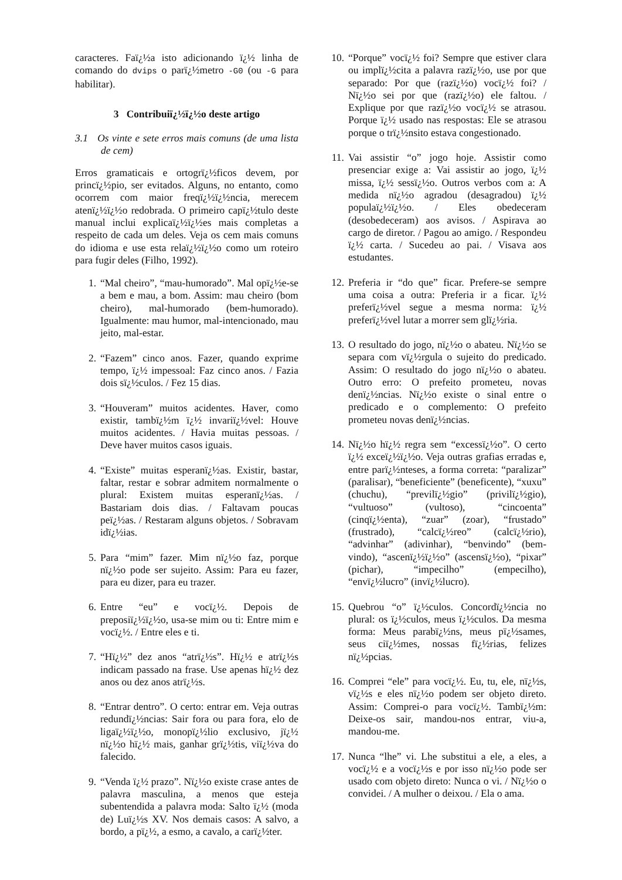caracteres. Faï¿½a isto adicionando ï¿½ linha de comando do dvips o parï¿½metro -G0 (ou -G para habilitar).
3 Contribuiï¿½ï¿½o deste artigo
3.1 Os vinte e sete erros mais comuns (de uma lista de cem)
Erros gramaticais e ortogrï¿½ficos devem, por princï¿½pio, ser evitados. Alguns, no entanto, como ocorrem com maior freqï¿½ï¿½ncia, merecem atenï¿½ï¿½o redobrada. O primeiro capï¿½tulo deste manual inclui explicaï¿½ï¿½es mais completas a respeito de cada um deles. Veja os cem mais comuns do idioma e use esta relaï¿½ï¿½o como um roteiro para fugir deles (Filho, 1992).
1. “Mal cheiro”, “mau-humorado”. Mal opï¿½e-se a bem e mau, a bom. Assim: mau cheiro (bom cheiro), mal-humorado (bem-humorado). Igualmente: mau humor, mal-intencionado, mau jeito, mal-estar.
2. “Fazem” cinco anos. Fazer, quando exprime tempo, ï¿½ impessoal: Faz cinco anos. / Fazia dois sï¿½culos. / Fez 15 dias.
3. “Houveram” muitos acidentes. Haver, como existir, tambï¿½m ï¿½ invariï¿½vel: Houve muitos acidentes. / Havia muitas pessoas. / Deve haver muitos casos iguais.
4. “Existe” muitas esperanï¿½as. Existir, bastar, faltar, restar e sobrar admitem normalmente o plural: Existem muitas esperanï¿½as. / Bastariam dois dias. / Faltavam poucas peï¿½as. / Restaram alguns objetos. / Sobravam idï¿½ias.
5. Para “mim” fazer. Mim nï¿½o faz, porque nï¿½o pode ser sujeito. Assim: Para eu fazer, para eu dizer, para eu trazer.
6. Entre “eu” e vocï¿½. Depois de preposiï¿½ï¿½o, usa-se mim ou ti: Entre mim e vocï¿½. / Entre eles e ti.
7. “Hï¿½” dez anos “atrï¿½s”. Hï¿½ e atrï¿½s indicam passado na frase. Use apenas hï¿½ dez anos ou dez anos atrï¿½s.
8. “Entrar dentro”. O certo: entrar em. Veja outras redundï¿½ncias: Sair fora ou para fora, elo de ligaï¿½ï¿½o, monopï¿½lio exclusivo, jï¿½ nï¿½o hï¿½ mais, ganhar grï¿½tis, viï¿½va do falecido.
9. “Venda ï¿½ prazo”. Nï¿½o existe crase antes de palavra masculina, a menos que esteja subentendida a palavra moda: Salto ï¿½ (moda de) Luï¿½s XV. Nos demais casos: A salvo, a bordo, a pï¿½, a esmo, a cavalo, a carï¿½ter.
10. “Porque” vocï¿½ foi? Sempre que estiver clara ou implï¿½cita a palavra razï¿½o, use por que separado: Por que (razï¿½o) vocï¿½ foi? / Nï¿½o sei por que (razï¿½o) ele faltou. / Explique por que razï¿½o vocï¿½ se atrasou. Porque ï¿½ usado nas respostas: Ele se atrasou porque o trï¿½nsito estava congestionado.
11. Vai assistir “o” jogo hoje. Assistir como presenciar exige a: Vai assistir ao jogo, ï¿½ missa, ï¿½ sessï¿½o. Outros verbos com a: A medida nï¿½o agradou (desagradou) ï¿½ populaï¿½ï¿½o. / Eles obedeceram (desobedeceram) aos avisos. / Aspirava ao cargo de diretor. / Pagou ao amigo. / Respondeu ï¿½ carta. / Sucedeu ao pai. / Visava aos estudantes.
12. Preferia ir “do que” ficar. Prefere-se sempre uma coisa a outra: Preferia ir a ficar. ï¿½ preferï¿½vel segue a mesma norma: ï¿½ preferï¿½vel lutar a morrer sem glï¿½ria.
13. O resultado do jogo, nï¿½o o abateu. Nï¿½o se separa com vï¿½rgula o sujeito do predicado. Assim: O resultado do jogo nï¿½o o abateu. Outro erro: O prefeito prometeu, novas denï¿½ncias. Nï¿½o existe o sinal entre o predicado e o complemento: O prefeito prometeu novas denï¿½ncias.
14. Nï¿½o hï¿½ regra sem “excessï¿½o”. O certo ï¿½ exceï¿½ï¿½o. Veja outras grafias erradas e, entre parï¿½nteses, a forma correta: “paralizar” (paralisar), “beneficiente” (beneficente), “xuxu” (chuchu), “previlï¿½gio” (privilï¿½gio), “vultuoso” (vultoso), “cincoenta” (cinqï¿½enta), “zuar” (zoar), “frustado” (frustrado), “calcï¿½reo” (calcï¿½rio), “advinhar” (adivinhar), “benvindo” (bem-vindo), “ascenï¿½ï¿½o” (ascensï¿½o), “pixar” (pichar), “impecilho” (empecilho), “envï¿½lucro” (invï¿½lucro).
15. Quebrou “o” ï¿½culos. Concordï¿½ncia no plural: os ï¿½culos, meus ï¿½culos. Da mesma forma: Meus parabï¿½ns, meus pï¿½sames, seus ciï¿½mes, nossas fï¿½rias, felizes nï¿½pcias.
16. Comprei “ele” para vocï¿½. Eu, tu, ele, nï¿½s, vï¿½s e eles nï¿½o podem ser objeto direto. Assim: Comprei-o para vocï¿½. Tambï¿½m: Deixe-os sair, mandou-nos entrar, viu-a, mandou-me.
17. Nunca “lhe” vi. Lhe substitui a ele, a eles, a vocï¿½ e a vocï¿½s e por isso nï¿½o pode ser usado com objeto direto: Nunca o vi. / Nï¿½o o convidei. / A mulher o deixou. / Ela o ama.